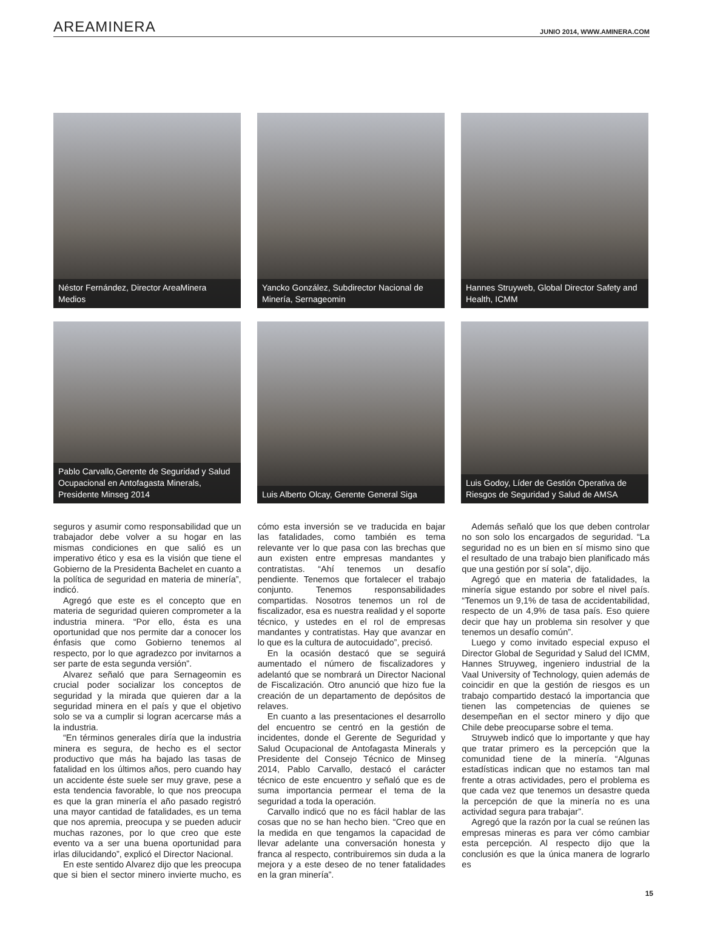AREAMINERA JUNIO 2014, WWW.AMINERA.COM
Néstor Fernández, Director AreaMinera Medios
Yancko González, Subdirector Nacional de Minería, Sernageomin
Hannes Struyweb, Global Director Safety and Health, ICMM
Pablo Carvallo,Gerente de Seguridad y Salud Ocupacional en Antofagasta Minerals, Presidente Minseg 2014
Luis Alberto Olcay, Gerente General Siga
Luis Godoy, Líder de Gestión Operativa de Riesgos de Seguridad y Salud de AMSA
seguros y asumir como responsabilidad que un trabajador debe volver a su hogar en las mismas condiciones en que salió es un imperativo ético y esa es la visión que tiene el Gobierno de la Presidenta Bachelet en cuanto a la política de seguridad en materia de minería”, indicó.
Agregó que este es el concepto que en materia de seguridad quieren comprometer a la industria minera. “Por ello, ésta es una oportunidad que nos permite dar a conocer los énfasis que como Gobierno tenemos al respecto, por lo que agradezco por invitarnos a ser parte de esta segunda versión”.
Alvarez señaló que para Sernageomin es crucial poder socializar los conceptos de seguridad y la mirada que quieren dar a la seguridad minera en el país y que el objetivo solo se va a cumplir si logran acercarse más a la industria.
“En términos generales diría que la industria minera es segura, de hecho es el sector productivo que más ha bajado las tasas de fatalidad en los últimos años, pero cuando hay un accidente éste suele ser muy grave, pese a esta tendencia favorable, lo que nos preocupa es que la gran minería el año pasado registró una mayor cantidad de fatalidades, es un tema que nos apremia, preocupa y se pueden aducir muchas razones, por lo que creo que este evento va a ser una buena oportunidad para irlas dilucidando”, explicó el Director Nacional.
En este sentido Alvarez dijo que les preocupa que si bien el sector minero invierte mucho, es cómo esta inversión se ve traducida en bajar las fatalidades, como también es tema relevante ver lo que pasa con las brechas que aun existen entre empresas mandantes y contratistas. “Ahí tenemos un desafío pendiente. Tenemos que fortalecer el trabajo conjunto. Tenemos responsabilidades compartidas. Nosotros tenemos un rol de fiscalizador, esa es nuestra realidad y el soporte técnico, y ustedes en el rol de empresas mandantes y contratistas. Hay que avanzar en lo que es la cultura de autocuidado”, precisó.
En la ocasión destacó que se seguirá aumentado el número de fiscalizadores y adelantó que se nombrará un Director Nacional de Fiscalización. Otro anunció que hizo fue la creación de un departamento de depósitos de relaves.
En cuanto a las presentaciones el desarrollo del encuentro se centró en la gestión de incidentes, donde el Gerente de Seguridad y Salud Ocupacional de Antofagasta Minerals y Presidente del Consejo Técnico de Minseg 2014, Pablo Carvallo, destacó el carácter técnico de este encuentro y señaló que es de suma importancia permear el tema de la seguridad a toda la operación.
Carvallo indicó que no es fácil hablar de las cosas que no se han hecho bien. “Creo que en la medida en que tengamos la capacidad de llevar adelante una conversación honesta y franca al respecto, contribuiremos sin duda a la mejora y a este deseo de no tener fatalidades en la gran minería”.
Además señaló que los que deben controlar no son solo los encargados de seguridad. “La seguridad no es un bien en sí mismo sino que el resultado de una trabajo bien planificado más que una gestión por sí sola”, dijo.
Agregó que en materia de fatalidades, la minería sigue estando por sobre el nivel país. “Tenemos un 9,1% de tasa de accidentabilidad, respecto de un 4,9% de tasa país. Eso quiere decir que hay un problema sin resolver y que tenemos un desafío común”.
Luego y como invitado especial expuso el Director Global de Seguridad y Salud del ICMM, Hannes Struyweg, ingeniero industrial de la Vaal University of Technology, quien además de coincidir en que la gestión de riesgos es un trabajo compartido destacó la importancia que tienen las competencias de quienes se desempeñan en el sector minero y dijo que Chile debe preocuparse sobre el tema.
Struyweb indicó que lo importante y que hay que tratar primero es la percepción que la comunidad tiene de la minería. “Algunas estadísticas indican que no estamos tan mal frente a otras actividades, pero el problema es que cada vez que tenemos un desastre queda la percepción de que la minería no es una actividad segura para trabajar”.
Agregó que la razón por la cual se reúnen las empresas mineras es para ver cómo cambiar esta percepción. Al respecto dijo que la conclusión es que la única manera de lograrlo es
15